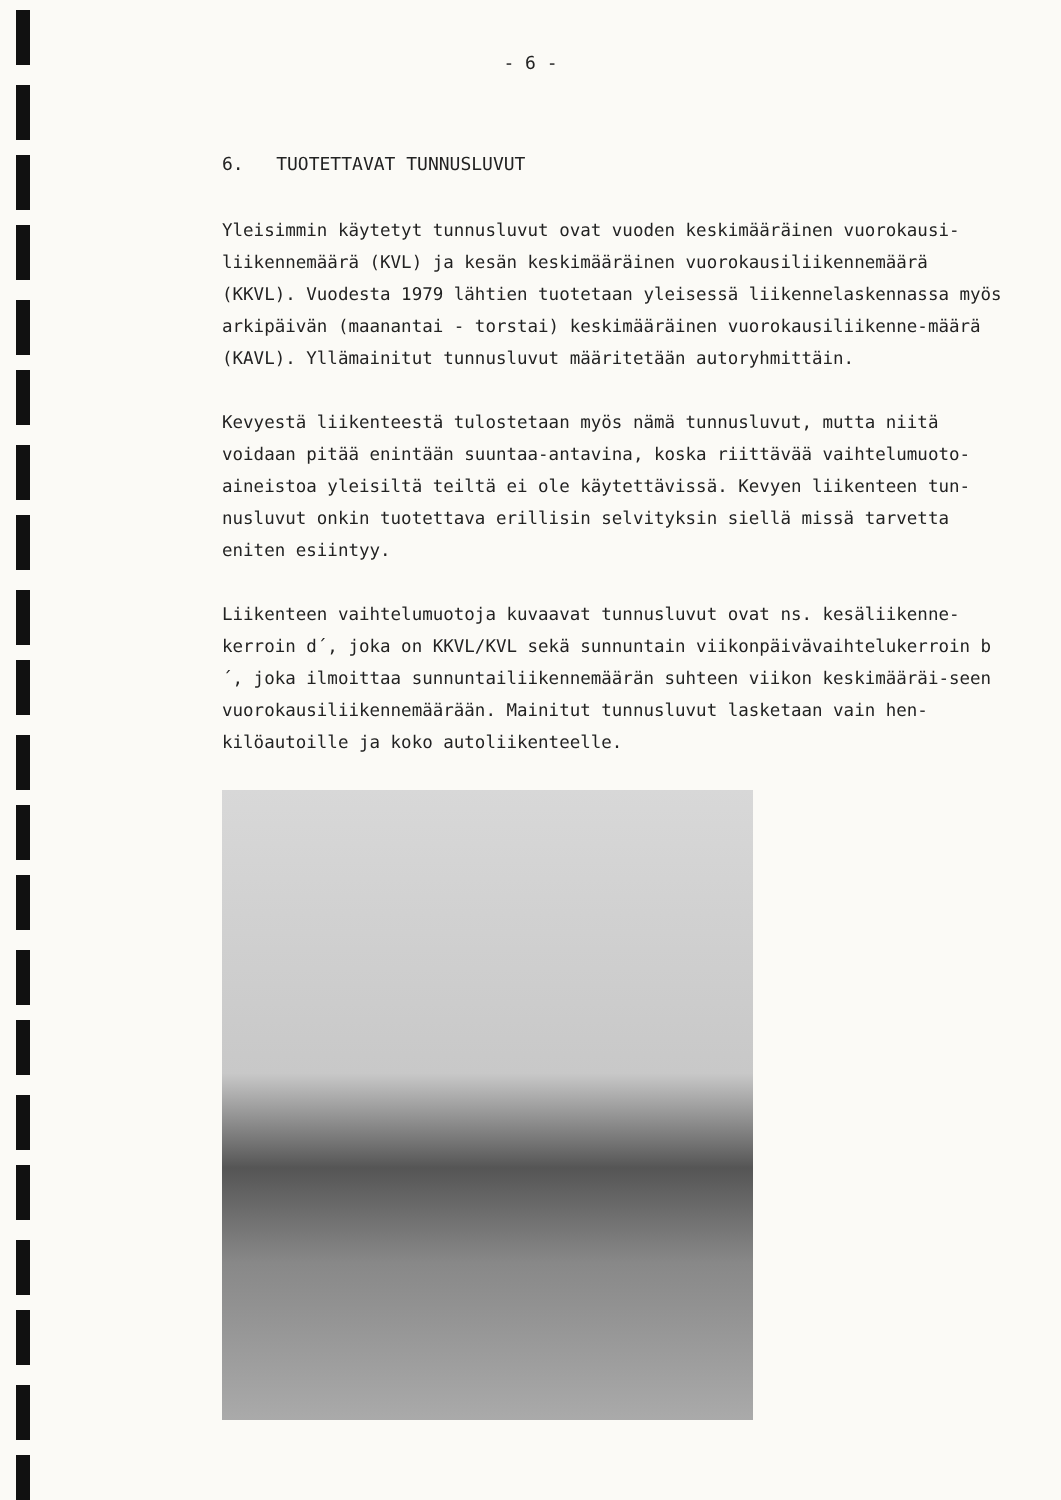- 6 -
6. TUOTETTAVAT TUNNUSLUVUT
Yleisimmin käytetyt tunnusluvut ovat vuoden keskimääräinen vuorokausi-liikennemäärä (KVL) ja kesän keskimääräinen vuorokausiliikennemäärä (KKVL). Vuodesta 1979 lähtien tuotetaan yleisessä liikennelaskennassa myös arkipäivän (maanantai - torstai) keskimääräinen vuorokausiliikenne-määrä (KAVL). Yllämainitut tunnusluvut määritetään autoryhmittäin.
Kevyestä liikenteestä tulostetaan myös nämä tunnusluvut, mutta niitä voidaan pitää enintään suuntaa-antavina, koska riittävää vaihtelumuoto-aineistoa yleisiltä teiltä ei ole käytettävissä. Kevyen liikenteen tun-nusluvut onkin tuotettava erillisin selvityksin siellä missä tarvetta eniten esiintyy.
Liikenteen vaihtelumuotoja kuvaavat tunnusluvut ovat ns. kesäliikenne-kerroin d´, joka on KKVL/KVL sekä sunnuntain viikonpäivävaihtelukerroin b´, joka ilmoittaa sunnuntailiikennemäärän suhteen viikon keskimääräi-seen vuorokausiliikennemäärään. Mainitut tunnusluvut lasketaan vain hen-kilöautoille ja koko autoliikenteelle.